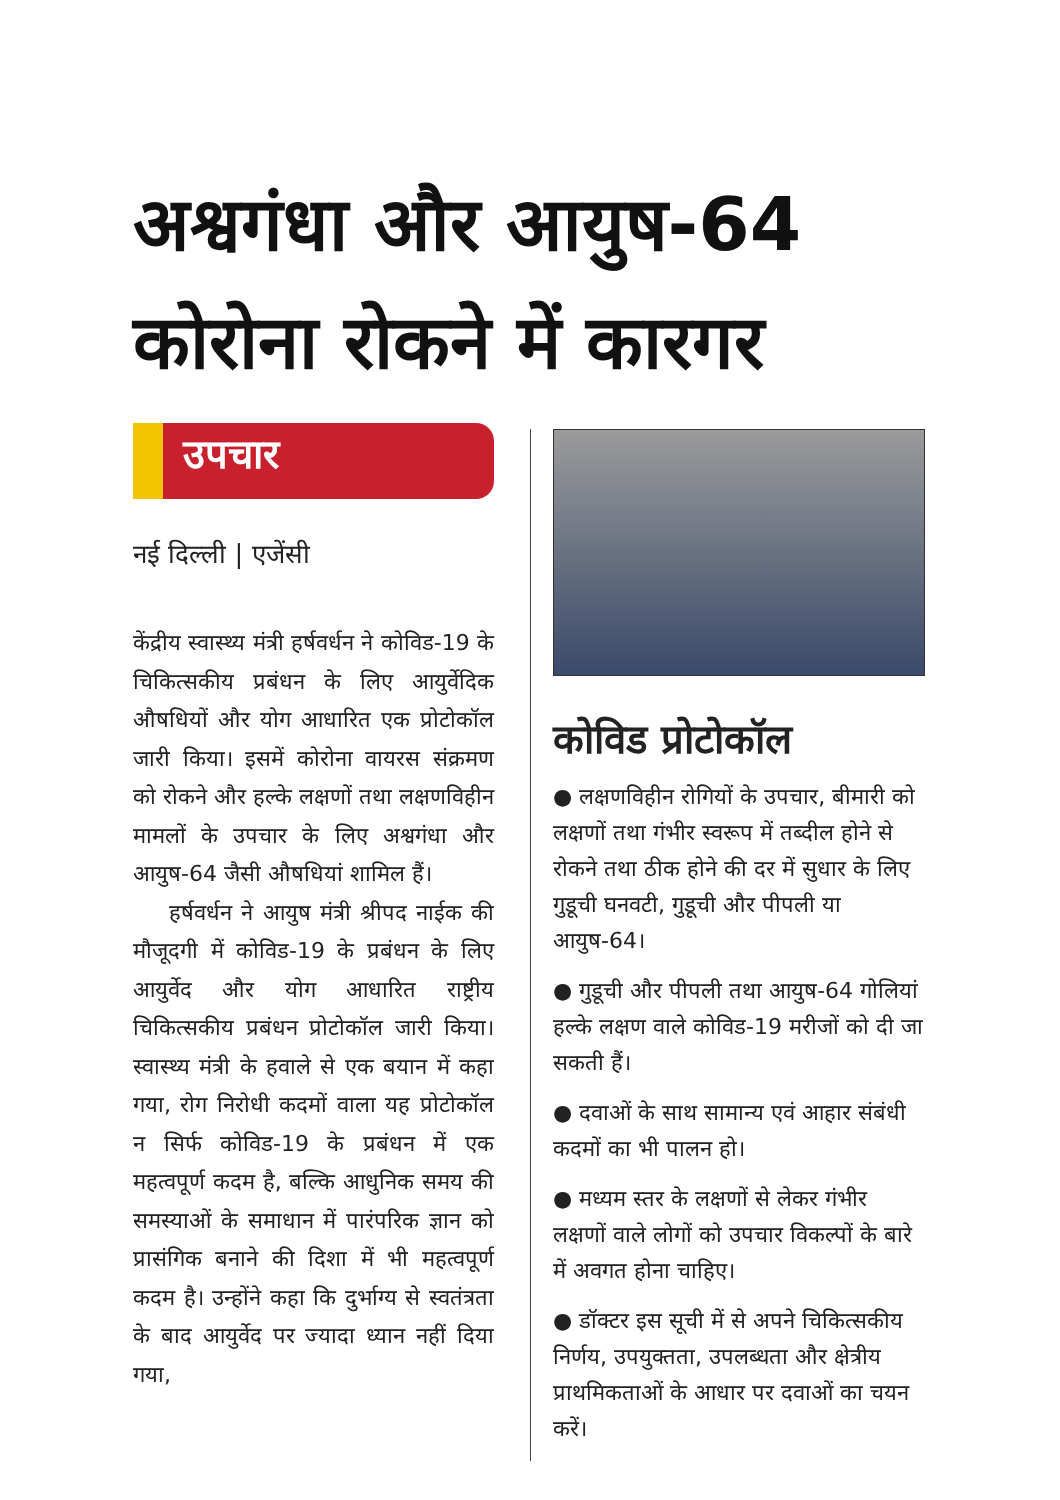अश्वगंधा और आयुष-64
कोरोना रोकने में कारगर
उपचार
नई दिल्ली | एजेंसी
केंद्रीय स्वास्थ्य मंत्री हर्षवर्धन ने कोविड-19 के चिकित्सकीय प्रबंधन के लिए आयुर्वेदिक औषधियों और योग आधारित एक प्रोटोकॉल जारी किया। इसमें कोरोना वायरस संक्रमण को रोकने और हल्के लक्षणों तथा लक्षणविहीन मामलों के उपचार के लिए अश्वगंधा और आयुष-64 जैसी औषधियां शामिल हैं।
हर्षवर्धन ने आयुष मंत्री श्रीपद नाईक की मौजूदगी में कोविड-19 के प्रबंधन के लिए आयुर्वेद और योग आधारित राष्ट्रीय चिकित्सकीय प्रबंधन प्रोटोकॉल जारी किया। स्वास्थ्य मंत्री के हवाले से एक बयान में कहा गया, रोग निरोधी कदमों वाला यह प्रोटोकॉल न सिर्फ कोविड-19 के प्रबंधन में एक महत्वपूर्ण कदम है, बल्कि आधुनिक समय की समस्याओं के समाधान में पारंपरिक ज्ञान को प्रासंगिक बनाने की दिशा में भी महत्वपूर्ण कदम है। उन्होंने कहा कि दुर्भाग्य से स्वतंत्रता के बाद आयुर्वेद पर ज्यादा ध्यान नहीं दिया गया,
कोविड प्रोटोकॉल
● लक्षणविहीन रोगियों के उपचार, बीमारी को लक्षणों तथा गंभीर स्वरूप में तब्दील होने से रोकने तथा ठीक होने की दर में सुधार के लिए गुडूची घनवटी, गुडूची और पीपली या आयुष-64।
● गुडूची और पीपली तथा आयुष-64 गोलियां हल्के लक्षण वाले कोविड-19 मरीजों को दी जा सकती हैं।
● दवाओं के साथ सामान्य एवं आहार संबंधी कदमों का भी पालन हो।
● मध्यम स्तर के लक्षणों से लेकर गंभीर लक्षणों वाले लोगों को उपचार विकल्पों के बारे में अवगत होना चाहिए।
● डॉक्टर इस सूची में से अपने चिकित्सकीय निर्णय, उपयुक्तता, उपलब्धता और क्षेत्रीय प्राथमिकताओं के आधार पर दवाओं का चयन करें।